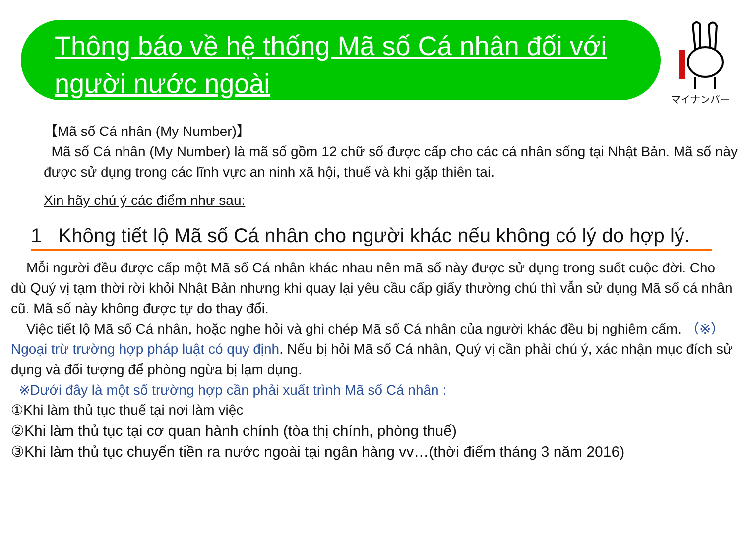Thông báo về hệ thống Mã số Cá nhân đối với người nước ngoài
マイナンバー
【Mã số Cá nhân (My Number)】
Mã số Cá nhân (My Number) là mã số gồm 12 chữ số được cấp cho các cá nhân sống tại Nhật Bản. Mã số này được sử dụng trong các lĩnh vực an ninh xã hội, thuế và khi gặp thiên tai.
Xin hãy chú ý các điểm như sau:
1 Không tiết lộ Mã số Cá nhân cho người khác nếu không có lý do hợp lý.
Mỗi người đều được cấp một Mã số Cá nhân khác nhau nên mã số này được sử dụng trong suốt cuộc đời. Cho dù Quý vị tạm thời rời khỏi Nhật Bản nhưng khi quay lại yêu cầu cấp giấy thường chú thì vẫn sử dụng Mã số cá nhân cũ. Mã số này không được tự do thay đổi.
Việc tiết lộ Mã số Cá nhân, hoặc nghe hỏi và ghi chép Mã số Cá nhân của người khác đều bị nghiêm cấm. （※）Ngoại trừ trường hợp pháp luật có quy định. Nếu bị hỏi Mã số Cá nhân, Quý vị cần phải chú ý, xác nhận mục đích sử dụng và đối tượng để phòng ngừa bị lạm dụng.
※Dưới đây là một số trường hợp cần phải xuất trình Mã số Cá nhân :
①Khi làm thủ tục thuế tại nơi làm việc
②Khi làm thủ tục tại cơ quan hành chính (tòa thị chính, phòng thuế)
③Khi làm thủ tục chuyển tiền ra nước ngoài tại ngân hàng vv…(thời điểm tháng 3 năm 2016)